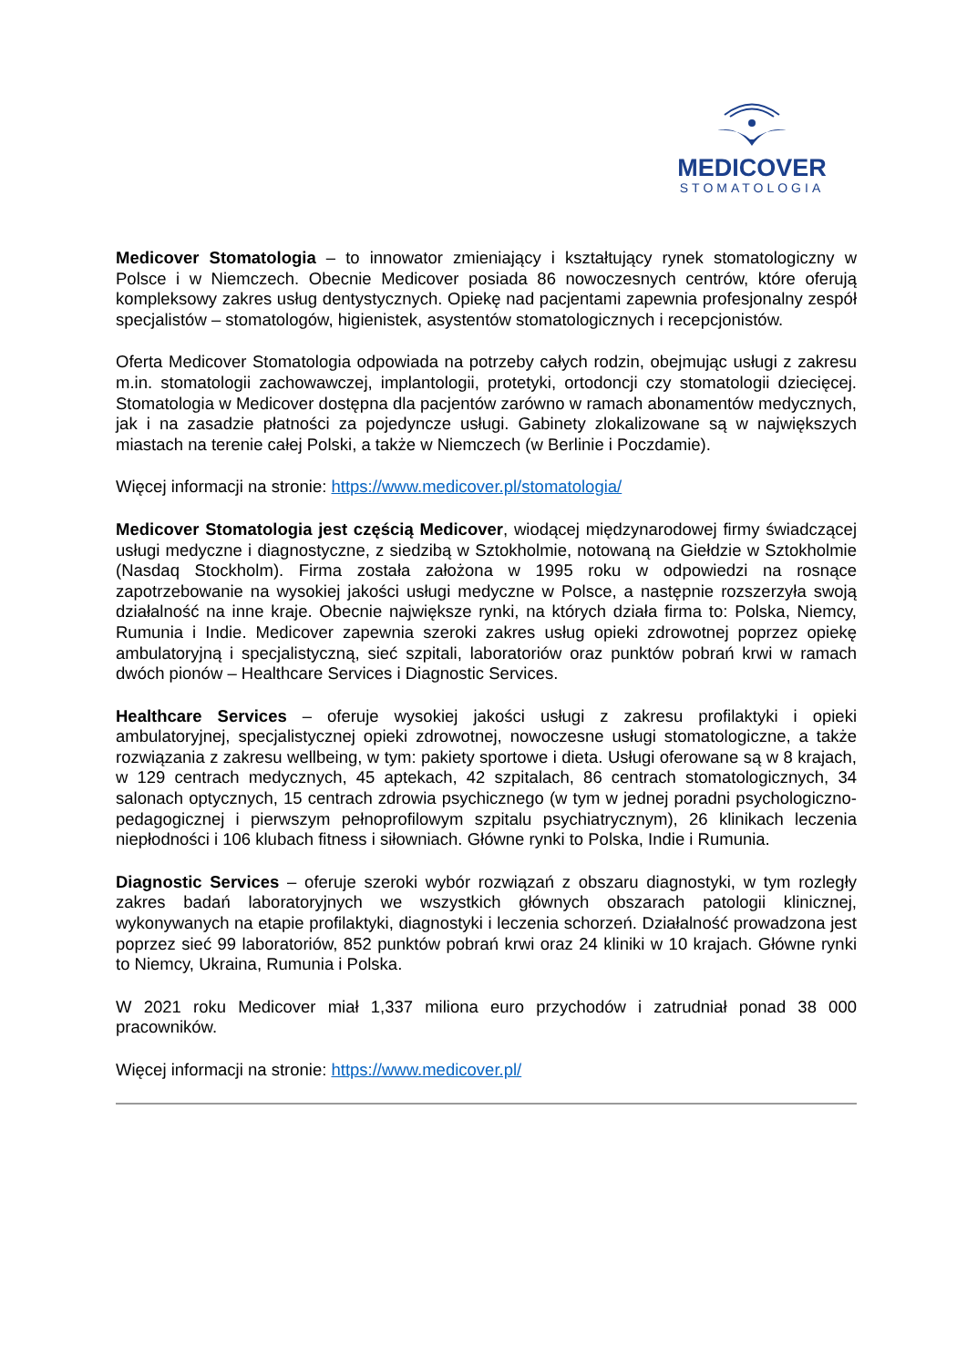MEDICOVER
STOMATOLOGIA
Medicover Stomatologia – to innowator zmieniający i kształtujący rynek stomatologiczny w Polsce i w Niemczech. Obecnie Medicover posiada 86 nowoczesnych centrów, które oferują kompleksowy zakres usług dentystycznych. Opiekę nad pacjentami zapewnia profesjonalny zespół specjalistów – stomatologów, higienistek, asystentów stomatologicznych i recepcjonistów.
Oferta Medicover Stomatologia odpowiada na potrzeby całych rodzin, obejmując usługi z zakresu m.in. stomatologii zachowawczej, implantologii, protetyki, ortodoncji czy stomatologii dziecięcej. Stomatologia w Medicover dostępna dla pacjentów zarówno w ramach abonamentów medycznych, jak i na zasadzie płatności za pojedyncze usługi. Gabinety zlokalizowane są w największych miastach na terenie całej Polski, a także w Niemczech (w Berlinie i Poczdamie).
Więcej informacji na stronie: https://www.medicover.pl/stomatologia/
Medicover Stomatologia jest częścią Medicover, wiodącej międzynarodowej firmy świadczącej usługi medyczne i diagnostyczne, z siedzibą w Sztokholmie, notowaną na Giełdzie w Sztokholmie (Nasdaq Stockholm). Firma została założona w 1995 roku w odpowiedzi na rosnące zapotrzebowanie na wysokiej jakości usługi medyczne w Polsce, a następnie rozszerzyła swoją działalność na inne kraje. Obecnie największe rynki, na których działa firma to: Polska, Niemcy, Rumunia i Indie. Medicover zapewnia szeroki zakres usług opieki zdrowotnej poprzez opiekę ambulatoryjną i specjalistyczną, sieć szpitali, laboratoriów oraz punktów pobrań krwi w ramach dwóch pionów – Healthcare Services i Diagnostic Services.
Healthcare Services – oferuje wysokiej jakości usługi z zakresu profilaktyki i opieki ambulatoryjnej, specjalistycznej opieki zdrowotnej, nowoczesne usługi stomatologiczne, a także rozwiązania z zakresu wellbeing, w tym: pakiety sportowe i dieta. Usługi oferowane są w 8 krajach, w 129 centrach medycznych, 45 aptekach, 42 szpitalach, 86 centrach stomatologicznych, 34 salonach optycznych, 15 centrach zdrowia psychicznego (w tym w jednej poradni psychologiczno-pedagogicznej i pierwszym pełnoprofilowym szpitalu psychiatrycznym), 26 klinikach leczenia niepłodności i 106 klubach fitness i siłowniach. Główne rynki to Polska, Indie i Rumunia.
Diagnostic Services – oferuje szeroki wybór rozwiązań z obszaru diagnostyki, w tym rozległy zakres badań laboratoryjnych we wszystkich głównych obszarach patologii klinicznej, wykonywanych na etapie profilaktyki, diagnostyki i leczenia schorzeń. Działalność prowadzona jest poprzez sieć 99 laboratoriów, 852 punktów pobrań krwi oraz 24 kliniki w 10 krajach. Główne rynki to Niemcy, Ukraina, Rumunia i Polska.
W 2021 roku Medicover miał 1,337 miliona euro przychodów i zatrudniał ponad 38 000 pracowników.
Więcej informacji na stronie: https://www.medicover.pl/